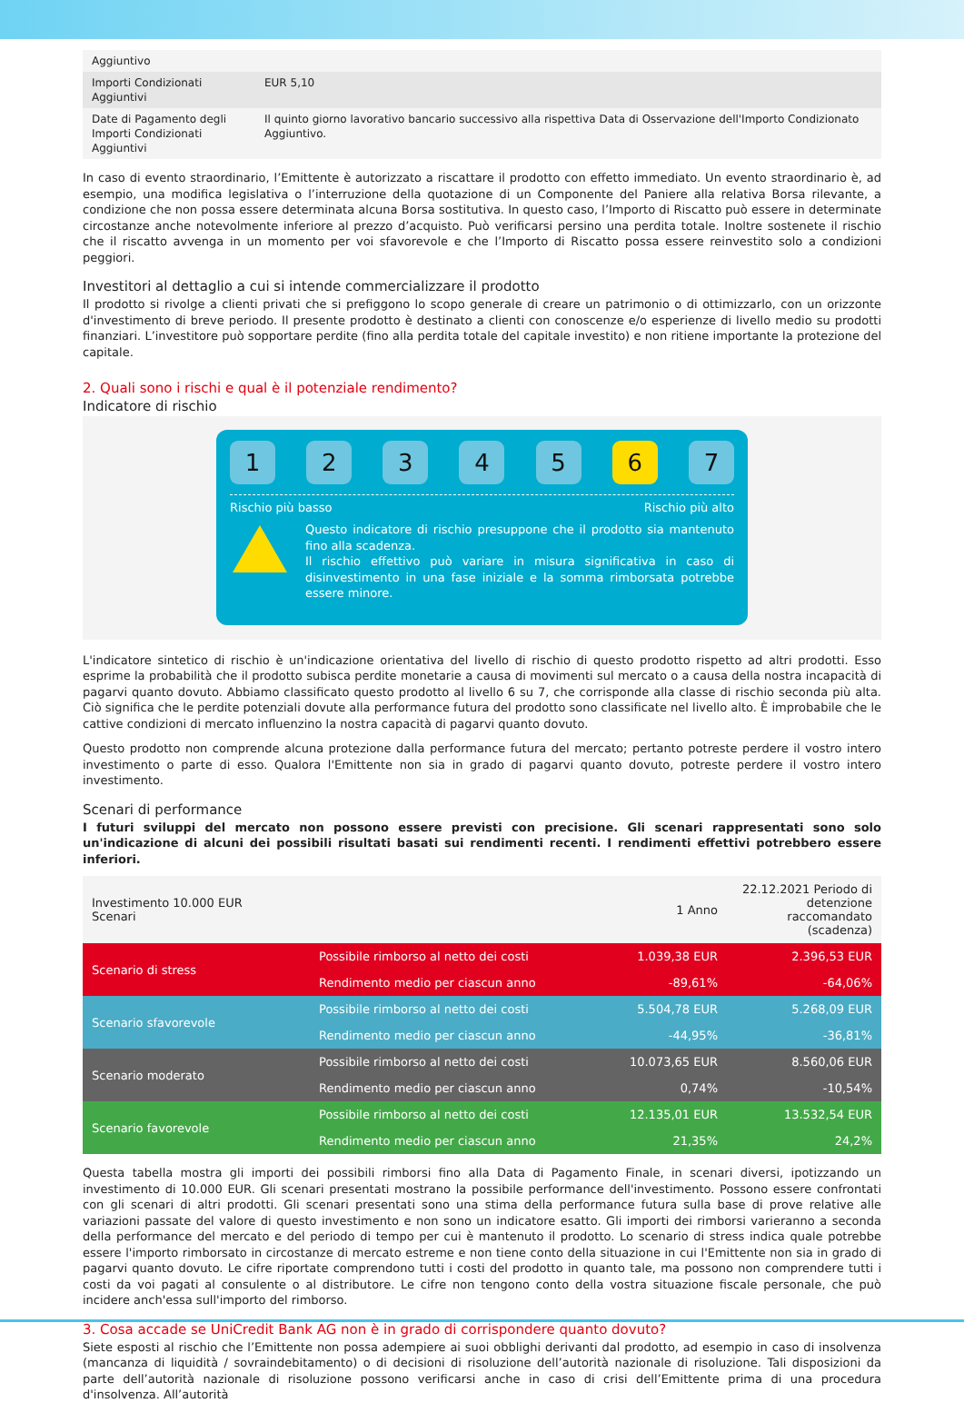| Aggiuntivo | |
| Importi Condizionati Aggiuntivi | EUR 5,10 |
| Date di Pagamento degli Importi Condizionati Aggiuntivi | Il quinto giorno lavorativo bancario successivo alla rispettiva Data di Osservazione dell'Importo Condizionato Aggiuntivo. |
In caso di evento straordinario, l’Emittente è autorizzato a riscattare il prodotto con effetto immediato. Un evento straordinario è, ad esempio, una modifica legislativa o l’interruzione della quotazione di un Componente del Paniere alla relativa Borsa rilevante, a condizione che non possa essere determinata alcuna Borsa sostitutiva. In questo caso, l’Importo di Riscatto può essere in determinate circostanze anche notevolmente inferiore al prezzo d’acquisto. Può verificarsi persino una perdita totale. Inoltre sostenete il rischio che il riscatto avvenga in un momento per voi sfavorevole e che l’Importo di Riscatto possa essere reinvestito solo a condizioni peggiori.
Investitori al dettaglio a cui si intende commercializzare il prodotto
Il prodotto si rivolge a clienti privati che si prefiggono lo scopo generale di creare un patrimonio o di ottimizzarlo, con un orizzonte d'investimento di breve periodo. Il presente prodotto è destinato a clienti con conoscenze e/o esperienze di livello medio su prodotti finanziari. L’investitore può sopportare perdite (fino alla perdita totale del capitale investito) e non ritiene importante la protezione del capitale.
2. Quali sono i rischi e qual è il potenziale rendimento?
Indicatore di rischio
1 2 3 4 5 6 7
Rischio più basso Rischio più alto
Questo indicatore di rischio presuppone che il prodotto sia mantenuto fino alla scadenza.
Il rischio effettivo può variare in misura significativa in caso di disinvestimento in una fase iniziale e la somma rimborsata potrebbe essere minore.
L'indicatore sintetico di rischio è un'indicazione orientativa del livello di rischio di questo prodotto rispetto ad altri prodotti. Esso esprime la probabilità che il prodotto subisca perdite monetarie a causa di movimenti sul mercato o a causa della nostra incapacità di pagarvi quanto dovuto. Abbiamo classificato questo prodotto al livello 6 su 7, che corrisponde alla classe di rischio seconda più alta. Ciò significa che le perdite potenziali dovute alla performance futura del prodotto sono classificate nel livello alto. È improbabile che le cattive condizioni di mercato influenzino la nostra capacità di pagarvi quanto dovuto.
Questo prodotto non comprende alcuna protezione dalla performance futura del mercato; pertanto potreste perdere il vostro intero investimento o parte di esso. Qualora l'Emittente non sia in grado di pagarvi quanto dovuto, potreste perdere il vostro intero investimento.
Scenari di performance
I futuri sviluppi del mercato non possono essere previsti con precisione. Gli scenari rappresentati sono solo un'indicazione di alcuni dei possibili risultati basati sui rendimenti recenti. I rendimenti effettivi potrebbero essere inferiori.
| Investimento 10.000 EUR Scenari | | 1 Anno | 22.12.2021 Periodo di detenzione raccomandato (scadenza) |
| --- | --- | --- | --- |
| Scenario di stress | Possibile rimborso al netto dei costi | 1.039,38 EUR | 2.396,53 EUR |
| | Rendimento medio per ciascun anno | -89,61% | -64,06% |
| Scenario sfavorevole | Possibile rimborso al netto dei costi | 5.504,78 EUR | 5.268,09 EUR |
| | Rendimento medio per ciascun anno | -44,95% | -36,81% |
| Scenario moderato | Possibile rimborso al netto dei costi | 10.073,65 EUR | 8.560,06 EUR |
| | Rendimento medio per ciascun anno | 0,74% | -10,54% |
| Scenario favorevole | Possibile rimborso al netto dei costi | 12.135,01 EUR | 13.532,54 EUR |
| | Rendimento medio per ciascun anno | 21,35% | 24,2% |
Questa tabella mostra gli importi dei possibili rimborsi fino alla Data di Pagamento Finale, in scenari diversi, ipotizzando un investimento di 10.000 EUR. Gli scenari presentati mostrano la possibile performance dell'investimento. Possono essere confrontati con gli scenari di altri prodotti. Gli scenari presentati sono una stima della performance futura sulla base di prove relative alle variazioni passate del valore di questo investimento e non sono un indicatore esatto. Gli importi dei rimborsi varieranno a seconda della performance del mercato e del periodo di tempo per cui è mantenuto il prodotto. Lo scenario di stress indica quale potrebbe essere l'importo rimborsato in circostanze di mercato estreme e non tiene conto della situazione in cui l'Emittente non sia in grado di pagarvi quanto dovuto. Le cifre riportate comprendono tutti i costi del prodotto in quanto tale, ma possono non comprendere tutti i costi da voi pagati al consulente o al distributore. Le cifre non tengono conto della vostra situazione fiscale personale, che può incidere anch'essa sull'importo del rimborso.
3. Cosa accade se UniCredit Bank AG non è in grado di corrispondere quanto dovuto?
Siete esposti al rischio che l’Emittente non possa adempiere ai suoi obblighi derivanti dal prodotto, ad esempio in caso di insolvenza (mancanza di liquidità / sovraindebitamento) o di decisioni di risoluzione dell’autorità nazionale di risoluzione. Tali disposizioni da parte dell’autorità nazionale di risoluzione possono verificarsi anche in caso di crisi dell’Emittente prima di una procedura d'insolvenza. All’autorità